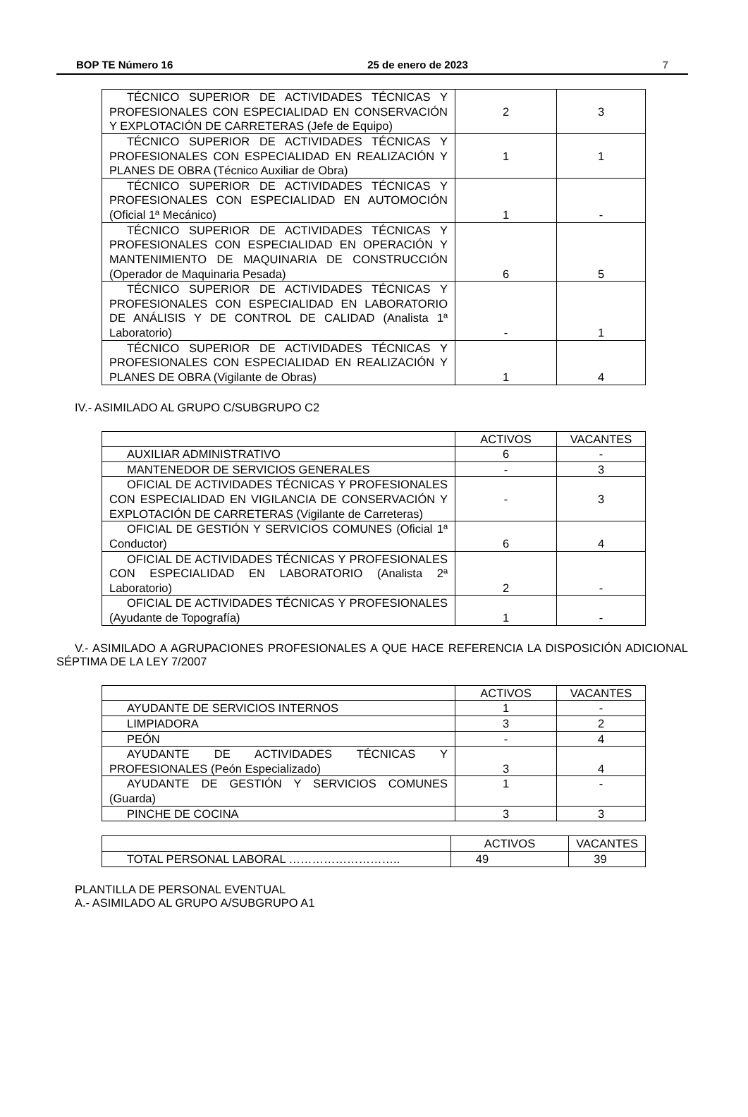BOP TE Número 16 25 de enero de 2023 7
| TÉCNICO SUPERIOR DE ACTIVIDADES TÉCNICAS Y PROFESIONALES CON ESPECIALIDAD EN CONSERVACIÓN Y EXPLOTACIÓN DE CARRETERAS (Jefe de Equipo) | 2 | 3 |
| TÉCNICO SUPERIOR DE ACTIVIDADES TÉCNICAS Y PROFESIONALES CON ESPECIALIDAD EN REALIZACIÓN Y PLANES DE OBRA (Técnico Auxiliar de Obra) | 1 | 1 |
| TÉCNICO SUPERIOR DE ACTIVIDADES TÉCNICAS Y PROFESIONALES CON ESPECIALIDAD EN AUTOMOCIÓN (Oficial 1ª Mecánico) | 1 | - |
| TÉCNICO SUPERIOR DE ACTIVIDADES TÉCNICAS Y PROFESIONALES CON ESPECIALIDAD EN OPERACIÓN Y MANTENIMIENTO DE MAQUINARIA DE CONSTRUCCIÓN (Operador de Maquinaria Pesada) | 6 | 5 |
| TÉCNICO SUPERIOR DE ACTIVIDADES TÉCNICAS Y PROFESIONALES CON ESPECIALIDAD EN LABORATORIO DE ANÁLISIS Y DE CONTROL DE CALIDAD (Analista 1ª Laboratorio) | - | 1 |
| TÉCNICO SUPERIOR DE ACTIVIDADES TÉCNICAS Y PROFESIONALES CON ESPECIALIDAD EN REALIZACIÓN Y PLANES DE OBRA (Vigilante de Obras) | 1 | 4 |
IV.- ASIMILADO AL GRUPO C/SUBGRUPO C2
| | ACTIVOS | VACANTES |
| AUXILIAR ADMINISTRATIVO | 6 | - |
| MANTENEDOR DE SERVICIOS GENERALES | - | 3 |
| OFICIAL DE ACTIVIDADES TÉCNICAS Y PROFESIONALES CON ESPECIALIDAD EN VIGILANCIA DE CONSERVACIÓN Y EXPLOTACIÓN DE CARRETERAS (Vigilante de Carreteras) | - | 3 |
| OFICIAL DE GESTIÓN Y SERVICIOS COMUNES (Oficial 1ª Conductor) | 6 | 4 |
| OFICIAL DE ACTIVIDADES TÉCNICAS Y PROFESIONALES CON ESPECIALIDAD EN LABORATORIO (Analista 2ª Laboratorio) | 2 | - |
| OFICIAL DE ACTIVIDADES TÉCNICAS Y PROFESIONALES (Ayudante de Topografía) | 1 | - |
V.- ASIMILADO A AGRUPACIONES PROFESIONALES A QUE HACE REFERENCIA LA DISPOSICIÓN ADICIONAL SÉPTIMA DE LA LEY 7/2007
| | ACTIVOS | VACANTES |
| AYUDANTE DE SERVICIOS INTERNOS | 1 | - |
| LIMPIADORA | 3 | 2 |
| PEÓN | - | 4 |
| AYUDANTE DE ACTIVIDADES TÉCNICAS Y PROFESIONALES (Peón Especializado) | 3 | 4 |
| AYUDANTE DE GESTIÓN Y SERVICIOS COMUNES (Guarda) | 1 | - |
| PINCHE DE COCINA | 3 | 3 |
| | ACTIVOS | VACANTES |
| TOTAL PERSONAL LABORAL ……………………….. | 49 | 39 |
PLANTILLA DE PERSONAL EVENTUAL
A.- ASIMILADO AL GRUPO A/SUBGRUPO A1